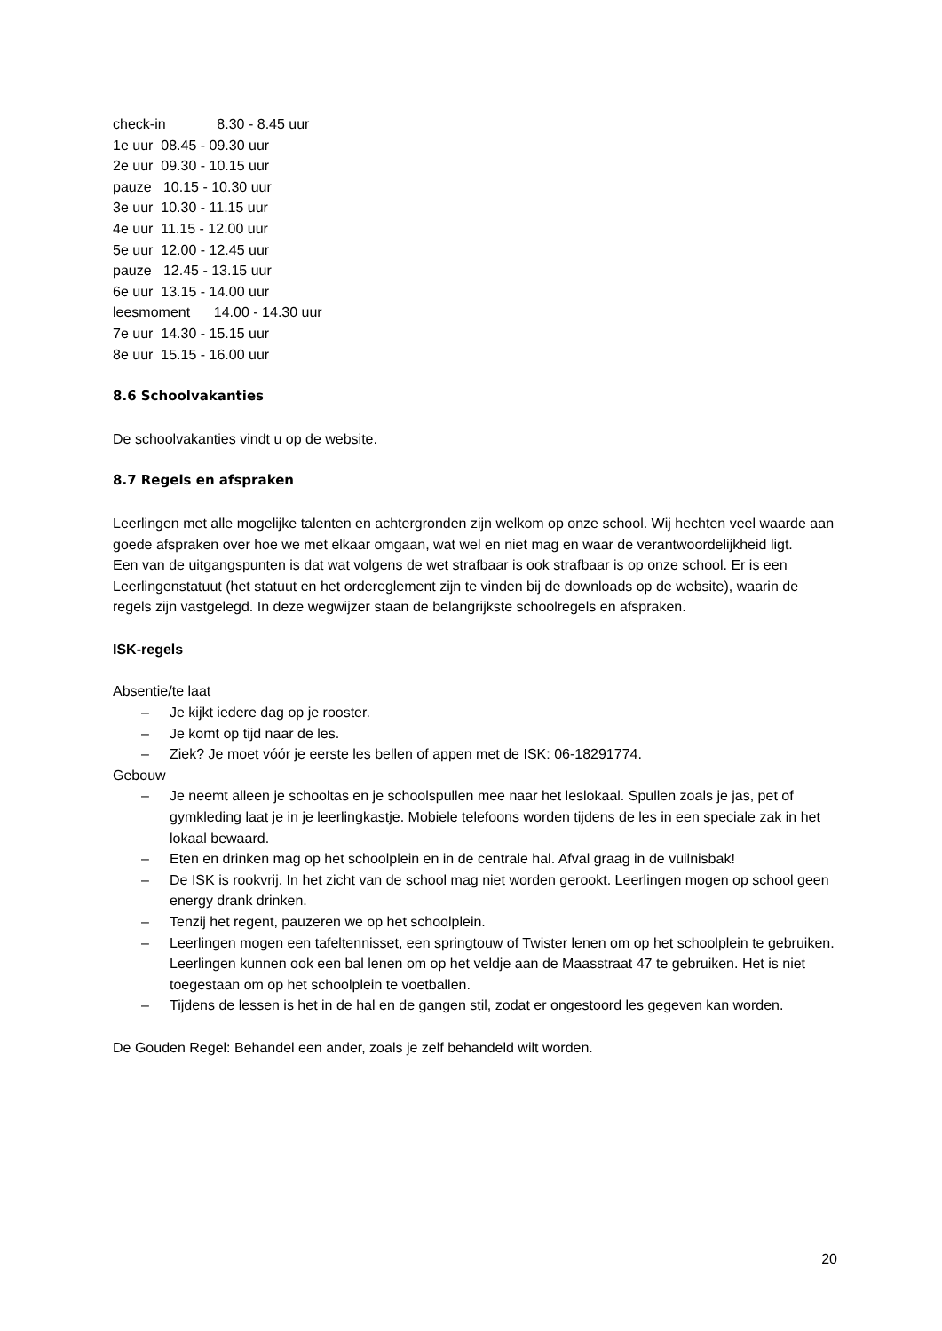check-in 8.30 - 8.45 uur
1e uur 08.45 - 09.30 uur
2e uur 09.30 - 10.15 uur
pauze 10.15 - 10.30 uur
3e uur 10.30 - 11.15 uur
4e uur 11.15 - 12.00 uur
5e uur 12.00 - 12.45 uur
pauze 12.45 - 13.15 uur
6e uur 13.15 - 14.00 uur
leesmoment 14.00 - 14.30 uur
7e uur 14.30 - 15.15 uur
8e uur 15.15 - 16.00 uur
8.6 Schoolvakanties
De schoolvakanties vindt u op de website.
8.7 Regels en afspraken
Leerlingen met alle mogelijke talenten en achtergronden zijn welkom op onze school. Wij hechten veel waarde aan goede afspraken over hoe we met elkaar omgaan, wat wel en niet mag en waar de verantwoordelijkheid ligt.
Een van de uitgangspunten is dat wat volgens de wet strafbaar is ook strafbaar is op onze school. Er is een Leerlingenstatuut (het statuut en het ordereglement zijn te vinden bij de downloads op de website), waarin de regels zijn vastgelegd. In deze wegwijzer staan de belangrijkste schoolregels en afspraken.
ISK-regels
Absentie/te laat
– Je kijkt iedere dag op je rooster.
– Je komt op tijd naar de les.
– Ziek? Je moet vóór je eerste les bellen of appen met de ISK: 06-18291774.
Gebouw
– Je neemt alleen je schooltas en je schoolspullen mee naar het leslokaal. Spullen zoals je jas, pet of gymkleding laat je in je leerlingkastje. Mobiele telefoons worden tijdens de les in een speciale zak in het lokaal bewaard.
– Eten en drinken mag op het schoolplein en in de centrale hal. Afval graag in de vuilnisbak!
– De ISK is rookvrij. In het zicht van de school mag niet worden gerookt. Leerlingen mogen op school geen energy drank drinken.
– Tenzij het regent, pauzeren we op het schoolplein.
– Leerlingen mogen een tafeltennisset, een springtouw of Twister lenen om op het schoolplein te gebruiken. Leerlingen kunnen ook een bal lenen om op het veldje aan de Maasstraat 47 te gebruiken. Het is niet toegestaan om op het schoolplein te voetballen.
– Tijdens de lessen is het in de hal en de gangen stil, zodat er ongestoord les gegeven kan worden.
De Gouden Regel: Behandel een ander, zoals je zelf behandeld wilt worden.
20